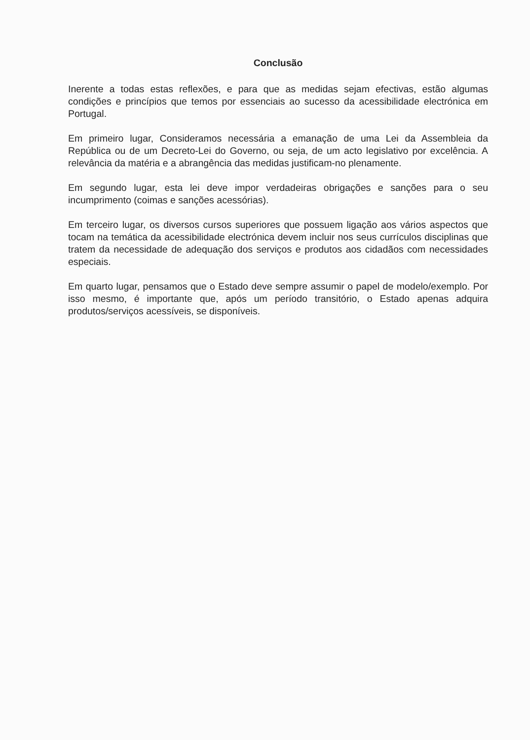Conclusão
Inerente a todas estas reflexões, e para que as medidas sejam efectivas, estão algumas condições e princípios que temos por essenciais ao sucesso da acessibilidade electrónica em Portugal.
Em primeiro lugar, Consideramos necessária a emanação de uma Lei da Assembleia da República ou de um Decreto-Lei do Governo, ou seja, de um acto legislativo por excelência. A relevância da matéria e a abrangência das medidas justificam-no plenamente.
Em segundo lugar, esta lei deve impor verdadeiras obrigações e sanções para o seu incumprimento (coimas e sanções acessórias).
Em terceiro lugar, os diversos cursos superiores que possuem ligação aos vários aspectos que tocam na temática da acessibilidade electrónica devem incluir nos seus currículos disciplinas que tratem da necessidade de adequação dos serviços e produtos aos cidadãos com necessidades especiais.
Em quarto lugar, pensamos que o Estado deve sempre assumir o papel de modelo/exemplo. Por isso mesmo, é importante que, após um período transitório, o Estado apenas adquira produtos/serviços acessíveis, se disponíveis.